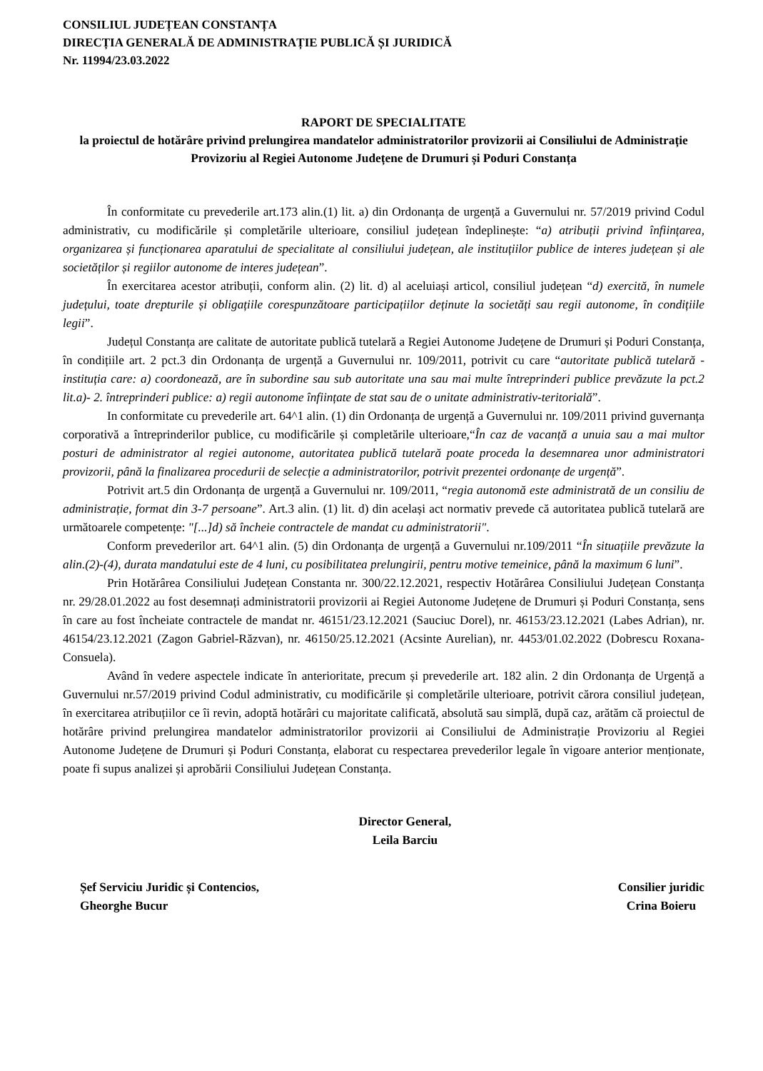CONSILIUL JUDEȚEAN CONSTANȚA
DIRECȚIA GENERALĂ DE ADMINISTRAȚIE PUBLICĂ ȘI JURIDICĂ
Nr. 11994/23.03.2022
RAPORT DE SPECIALITATE
la proiectul de hotărâre privind prelungirea mandatelor administratorilor provizorii ai Consiliului de Administrație Provizoriu al Regiei Autonome Județene de Drumuri și Poduri Constanța
În conformitate cu prevederile art.173 alin.(1) lit. a) din Ordonanța de urgență a Guvernului nr. 57/2019 privind Codul administrativ, cu modificările și completările ulterioare, consiliul județean îndeplinește: “a) atribuții privind înființarea, organizarea și funcționarea aparatului de specialitate al consiliului județean, ale instituțiilor publice de interes județean și ale societăților și regiilor autonome de interes județean”.
În exercitarea acestor atribuții, conform alin. (2) lit. d) al aceluiași articol, consiliul județean “d) exercită, în numele județului, toate drepturile și obligațiile corespunzătoare participațiilor deținute la societăți sau regii autonome, în condițiile legii”.
Județul Constanța are calitate de autoritate publică tutelară a Regiei Autonome Județene de Drumuri și Poduri Constanța, în condițiile art. 2 pct.3 din Ordonanța de urgență a Guvernului nr. 109/2011, potrivit cu care “autoritate publică tutelară - instituția care: a) coordonează, are în subordine sau sub autoritate una sau mai multe întreprinderi publice prevăzute la pct.2 lit.a)- 2. întreprinderi publice: a) regii autonome înființate de stat sau de o unitate administrativ-teritorială”.
In conformitate cu prevederile art. 64^1 alin. (1) din Ordonanța de urgență a Guvernului nr. 109/2011 privind guvernanța corporativă a întreprinderilor publice, cu modificările și completările ulterioare,“În caz de vacanță a unuia sau a mai multor posturi de administrator al regiei autonome, autoritatea publică tutelară poate proceda la desemnarea unor administratori provizorii, până la finalizarea procedurii de selecție a administratorilor, potrivit prezentei ordonanțe de urgență”.
Potrivit art.5 din Ordonanța de urgență a Guvernului nr. 109/2011, “regia autonomă este administrată de un consiliu de administrație, format din 3-7 persoane”. Art.3 alin. (1) lit. d) din același act normativ prevede că autoritatea publică tutelară are următoarele competențe: "[...]d) să încheie contractele de mandat cu administratorii".
Conform prevederilor art. 64^1 alin. (5) din Ordonanța de urgență a Guvernului nr.109/2011 “În situațiile prevăzute la alin.(2)-(4), durata mandatului este de 4 luni, cu posibilitatea prelungirii, pentru motive temeinice, până la maximum 6 luni”.
Prin Hotărârea Consiliului Județean Constanta nr. 300/22.12.2021, respectiv Hotărârea Consiliului Județean Constanța nr. 29/28.01.2022 au fost desemnați administratorii provizorii ai Regiei Autonome Județene de Drumuri și Poduri Constanța, sens în care au fost încheiate contractele de mandat nr. 46151/23.12.2021 (Sauciuc Dorel), nr. 46153/23.12.2021 (Labes Adrian), nr. 46154/23.12.2021 (Zagon Gabriel-Răzvan), nr. 46150/25.12.2021 (Acsinte Aurelian), nr. 4453/01.02.2022 (Dobrescu Roxana-Consuela).
Având în vedere aspectele indicate în anterioritate, precum și prevederile art. 182 alin. 2 din Ordonanța de Urgență a Guvernului nr.57/2019 privind Codul administrativ, cu modificările și completările ulterioare, potrivit cărora consiliul județean, în exercitarea atribuțiilor ce îi revin, adoptă hotărâri cu majoritate calificată, absolută sau simplă, după caz, arătăm că proiectul de hotărâre privind prelungirea mandatelor administratorilor provizorii ai Consiliului de Administrație Provizoriu al Regiei Autonome Județene de Drumuri și Poduri Constanța, elaborat cu respectarea prevederilor legale în vigoare anterior menționate, poate fi supus analizei și aprobării Consiliului Județean Constanța.
Director General,
Leila Barciu
Șef Serviciu Juridic și Contencios,
Gheorghe Bucur
Consilier juridic
Crina Boieru